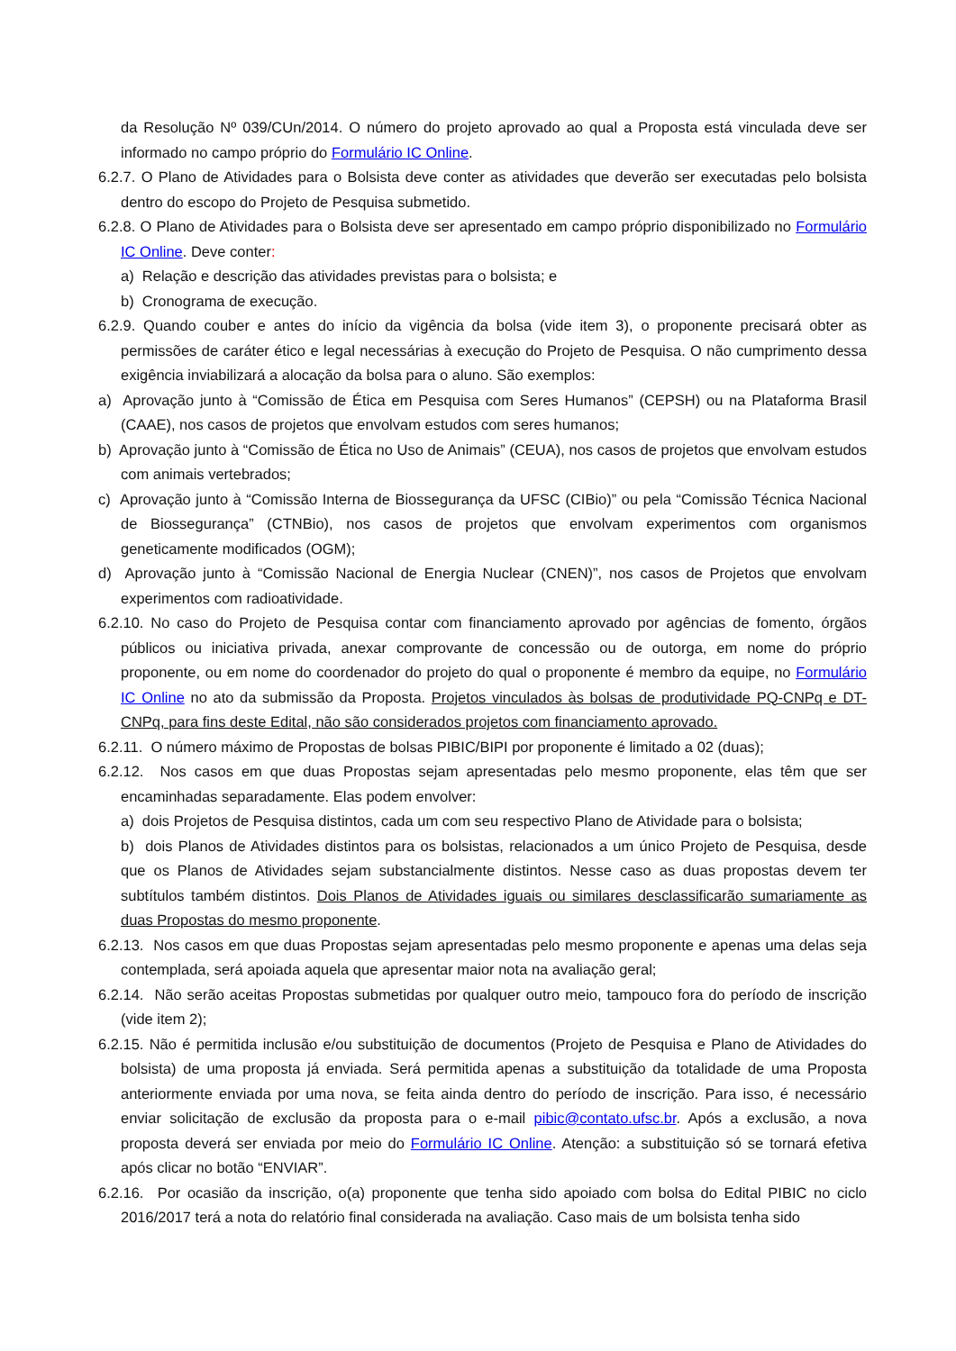da Resolução Nº 039/CUn/2014. O número do projeto aprovado ao qual a Proposta está vinculada deve ser informado no campo próprio do Formulário IC Online.
6.2.7. O Plano de Atividades para o Bolsista deve conter as atividades que deverão ser executadas pelo bolsista dentro do escopo do Projeto de Pesquisa submetido.
6.2.8. O Plano de Atividades para o Bolsista deve ser apresentado em campo próprio disponibilizado no Formulário IC Online. Deve conter:
a) Relação e descrição das atividades previstas para o bolsista; e
b) Cronograma de execução.
6.2.9. Quando couber e antes do início da vigência da bolsa (vide item 3), o proponente precisará obter as permissões de caráter ético e legal necessárias à execução do Projeto de Pesquisa. O não cumprimento dessa exigência inviabilizará a alocação da bolsa para o aluno. São exemplos:
a) Aprovação junto à “Comissão de Ética em Pesquisa com Seres Humanos” (CEPSH) ou na Plataforma Brasil (CAAE), nos casos de projetos que envolvam estudos com seres humanos;
b) Aprovação junto à “Comissão de Ética no Uso de Animais” (CEUA), nos casos de projetos que envolvam estudos com animais vertebrados;
c) Aprovação junto à “Comissão Interna de Biossegurança da UFSC (CIBio)” ou pela “Comissão Técnica Nacional de Biossegurança” (CTNBio), nos casos de projetos que envolvam experimentos com organismos geneticamente modificados (OGM);
d) Aprovação junto à “Comissão Nacional de Energia Nuclear (CNEN)”, nos casos de Projetos que envolvam experimentos com radioatividade.
6.2.10. No caso do Projeto de Pesquisa contar com financiamento aprovado por agências de fomento, órgãos públicos ou iniciativa privada, anexar comprovante de concessão ou de outorga, em nome do próprio proponente, ou em nome do coordenador do projeto do qual o proponente é membro da equipe, no Formulário IC Online no ato da submissão da Proposta. Projetos vinculados às bolsas de produtividade PQ-CNPq e DT-CNPq, para fins deste Edital, não são considerados projetos com financiamento aprovado.
6.2.11. O número máximo de Propostas de bolsas PIBIC/BIPI por proponente é limitado a 02 (duas);
6.2.12. Nos casos em que duas Propostas sejam apresentadas pelo mesmo proponente, elas têm que ser encaminhadas separadamente. Elas podem envolver:
a) dois Projetos de Pesquisa distintos, cada um com seu respectivo Plano de Atividade para o bolsista;
b) dois Planos de Atividades distintos para os bolsistas, relacionados a um único Projeto de Pesquisa, desde que os Planos de Atividades sejam substancialmente distintos. Nesse caso as duas propostas devem ter subtítulos também distintos. Dois Planos de Atividades iguais ou similares desclassificarão sumariamente as duas Propostas do mesmo proponente.
6.2.13. Nos casos em que duas Propostas sejam apresentadas pelo mesmo proponente e apenas uma delas seja contemplada, será apoiada aquela que apresentar maior nota na avaliação geral;
6.2.14. Não serão aceitas Propostas submetidas por qualquer outro meio, tampouco fora do período de inscrição (vide item 2);
6.2.15. Não é permitida inclusão e/ou substituição de documentos (Projeto de Pesquisa e Plano de Atividades do bolsista) de uma proposta já enviada. Será permitida apenas a substituição da totalidade de uma Proposta anteriormente enviada por uma nova, se feita ainda dentro do período de inscrição. Para isso, é necessário enviar solicitação de exclusão da proposta para o e-mail pibic@contato.ufsc.br. Após a exclusão, a nova proposta deverá ser enviada por meio do Formulário IC Online. Atenção: a substituição só se tornará efetiva após clicar no botão “ENVIAR”.
6.2.16. Por ocasião da inscrição, o(a) proponente que tenha sido apoiado com bolsa do Edital PIBIC no ciclo 2016/2017 terá a nota do relatório final considerada na avaliação. Caso mais de um bolsista tenha sido